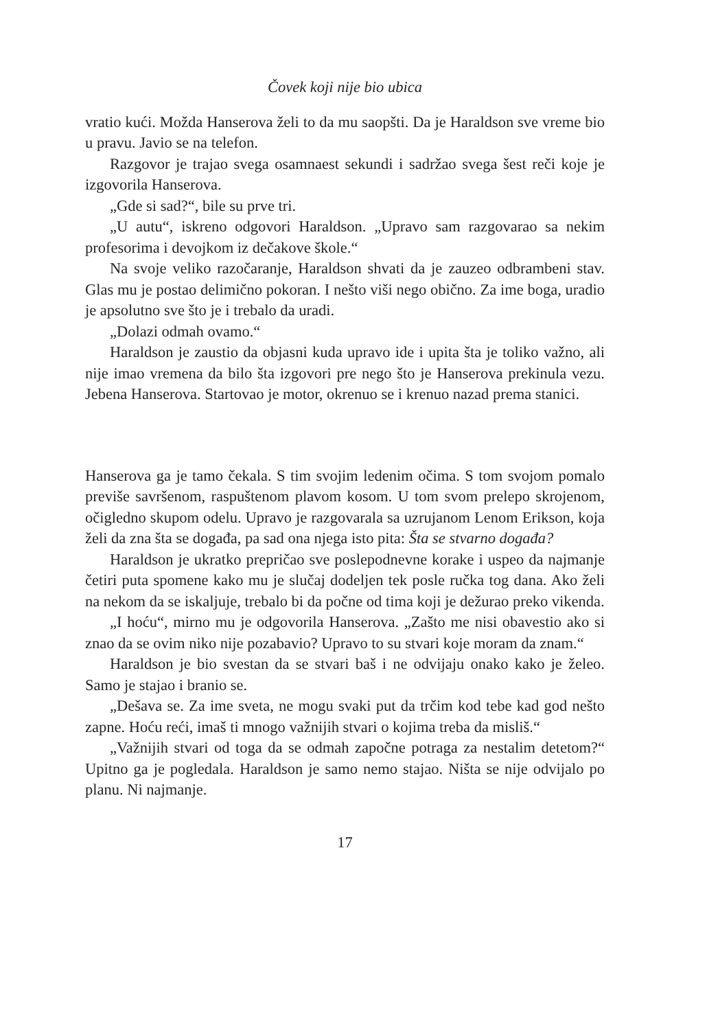Čovek koji nije bio ubica
vratio kući. Možda Hanserova želi to da mu saopšti. Da je Haraldson sve vreme bio u pravu. Javio se na telefon.
Razgovor je trajao svega osamnaest sekundi i sadržao svega šest reči koje je izgovorila Hanserova.
„Gde si sad?“, bile su prve tri.
„U autu“, iskreno odgovori Haraldson. „Upravo sam razgovarao sa nekim profesorima i devojkom iz dečakove škole.“
Na svoje veliko razočaranje, Haraldson shvati da je zauzeo odbrambeni stav. Glas mu je postao delimično pokoran. I nešto viši nego obično. Za ime boga, uradio je apsolutno sve što je i trebalo da uradi.
„Dolazi odmah ovamo.“
Haraldson je zaustio da objasni kuda upravo ide i upita šta je toliko važno, ali nije imao vremena da bilo šta izgovori pre nego što je Hanserova prekinula vezu. Jebena Hanserova. Startovao je motor, okrenuo se i krenuo nazad prema stanici.
Hanserova ga je tamo čekala. S tim svojim ledenim očima. S tom svojom pomalo previše savršenom, raspuštenom plavom kosom. U tom svom prelepo skrojenom, očigledno skupom odelu. Upravo je razgovarala sa uzrujanom Lenom Erikson, koja želi da zna šta se događa, pa sad ona njega isto pita: Šta se stvarno događa?
Haraldson je ukratko prepričao sve poslepodnevne korake i uspeo da najmanje četiri puta spomene kako mu je slučaj dodeljen tek posle ručka tog dana. Ako želi na nekom da se iskaljuje, trebalo bi da počne od tima koji je dežurao preko vikenda.
„I hoću“, mirno mu je odgovorila Hanserova. „Zašto me nisi obavestio ako si znao da se ovim niko nije pozabavio? Upravo to su stvari koje moram da znam.“
Haraldson je bio svestan da se stvari baš i ne odvijaju onako kako je želeo. Samo je stajao i branio se.
„Dešava se. Za ime sveta, ne mogu svaki put da trčim kod tebe kad god nešto zapne. Hoću reći, imaš ti mnogo važnijih stvari o kojima treba da misliš.“
„Važnijih stvari od toga da se odmah započne potraga za nestalim detetom?“ Upitno ga je pogledala. Haraldson je samo nemo stajao. Ništa se nije odvijalo po planu. Ni najmanje.
17